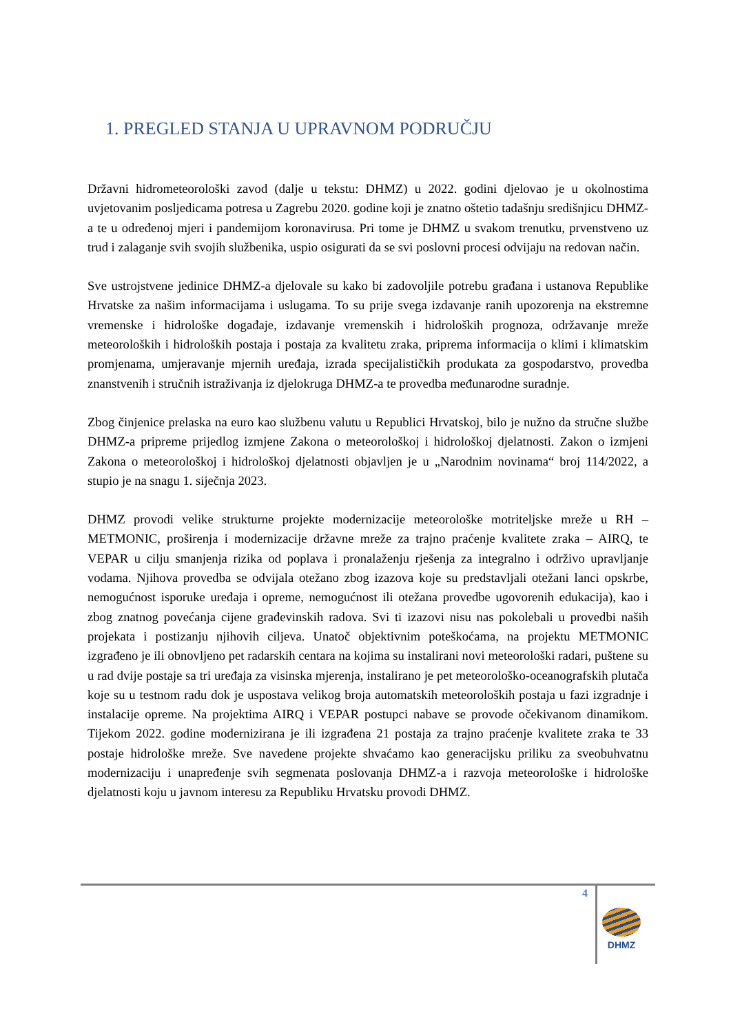1. PREGLED STANJA U UPRAVNOM PODRUČJU
Državni hidrometeorološki zavod (dalje u tekstu: DHMZ) u 2022. godini djelovao je u okolnostima uvjetovanim posljedicama potresa u Zagrebu 2020. godine koji je znatno oštetio tadašnju središnjicu DHMZ-a te u određenoj mjeri i pandemijom koronavirusa. Pri tome je DHMZ u svakom trenutku, prvenstveno uz trud i zalaganje svih svojih službenika, uspio osigurati da se svi poslovni procesi odvijaju na redovan način.
Sve ustrojstvene jedinice DHMZ-a djelovale su kako bi zadovoljile potrebu građana i ustanova Republike Hrvatske za našim informacijama i uslugama. To su prije svega izdavanje ranih upozorenja na ekstremne vremenske i hidrološke događaje, izdavanje vremenskih i hidroloških prognoza, održavanje mreže meteoroloških i hidroloških postaja i postaja za kvalitetu zraka, priprema informacija o klimi i klimatskim promjenama, umjeravanje mjernih uređaja, izrada specijalističkih produkata za gospodarstvo, provedba znanstvenih i stručnih istraživanja iz djelokruga DHMZ-a te provedba međunarodne suradnje.
Zbog činjenice prelaska na euro kao službenu valutu u Republici Hrvatskoj, bilo je nužno da stručne službe DHMZ-a pripreme prijedlog izmjene Zakona o meteorološkoj i hidrološkoj djelatnosti. Zakon o izmjeni Zakona o meteorološkoj i hidrološkoj djelatnosti objavljen je u „Narodnim novinama“ broj 114/2022, a stupio je na snagu 1. siječnja 2023.
DHMZ provodi velike strukturne projekte modernizacije meteorološke motriteljske mreže u RH – METMONIC, proširenja i modernizacije državne mreže za trajno praćenje kvalitete zraka – AIRQ, te VEPAR u cilju smanjenja rizika od poplava i pronalaženju rješenja za integralno i održivo upravljanje vodama. Njihova provedba se odvijala otežano zbog izazova koje su predstavljali otežani lanci opskrbe, nemogućnost isporuke uređaja i opreme, nemogućnost ili otežana provedbe ugovorenih edukacija), kao i zbog znatnog povećanja cijene građevinskih radova. Svi ti izazovi nisu nas pokolebali u provedbi naših projekata i postizanju njihovih ciljeva. Unatoč objektivnim poteškoćama, na projektu METMONIC izgrađeno je ili obnovljeno pet radarskih centara na kojima su instalirani novi meteorološki radari, puštene su u rad dvije postaje sa tri uređaja za visinska mjerenja, instalirano je pet meteorološko-oceanografskih plutača koje su u testnom radu dok je uspostava velikog broja automatskih meteoroloških postaja u fazi izgradnje i instalacije opreme. Na projektima AIRQ i VEPAR postupci nabave se provode očekivanom dinamikom. Tijekom 2022. godine modernizirana je ili izgrađena 21 postaja za trajno praćenje kvalitete zraka te 33 postaje hidrološke mreže. Sve navedene projekte shvaćamo kao generacijsku priliku za sveobuhvatnu modernizaciju i unapređenje svih segmenata poslovanja DHMZ-a i razvoja meteorološke i hidrološke djelatnosti koju u javnom interesu za Republiku Hrvatsku provodi DHMZ.
4
DHMZ